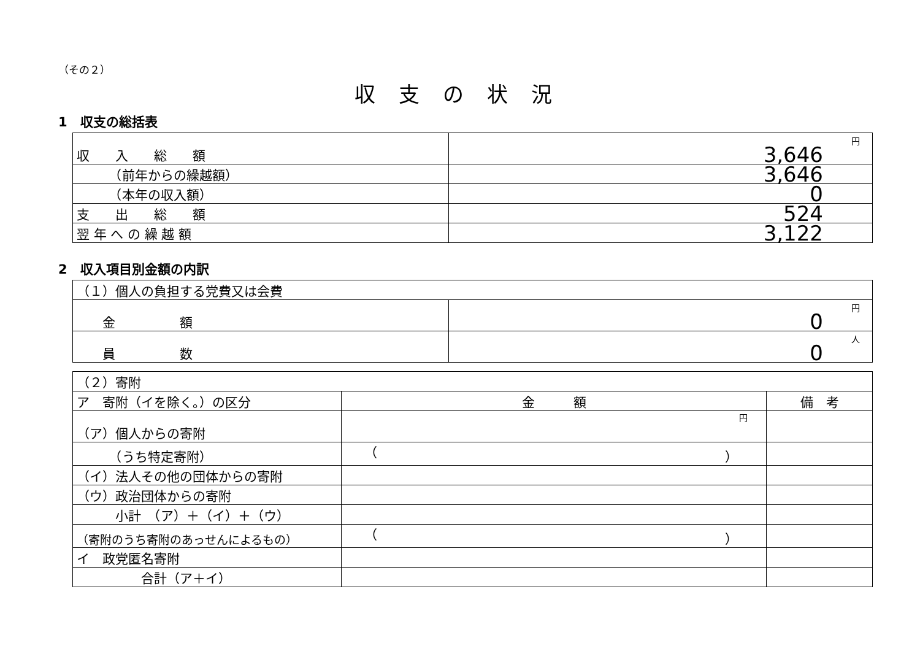（その２）
収支の状況
1　収支の総括表
| 収 入 総 額 | 円 3,646 |
| （前年からの繰越額） | 3,646 |
| （本年の収入額） | 0 |
| 支 出 総 額 | 524 |
| 翌 年 へ の 繰 越 額 | 3,122 |
2　収入項目別金額の内訳
| （１）個人の負担する党費又は会費 | |
| 金 額 | 円 0 |
| 員 数 | 人 0 |
| （２）寄附 | | |
| ア 寄附（イを除く。）の区分 | 金 額 | 備 考 |
| （ア）個人からの寄附 | 円 | |
| （うち特定寄附） | （ ） | |
| （イ）法人その他の団体からの寄附 | | |
| （ウ）政治団体からの寄附 | | |
| 小計 （ア）＋（イ）＋（ウ） | | |
| （寄附のうち寄附のあっせんによるもの） | （ ） | |
| イ 政党匿名寄附 | | |
| 合計（ア＋イ） | | |